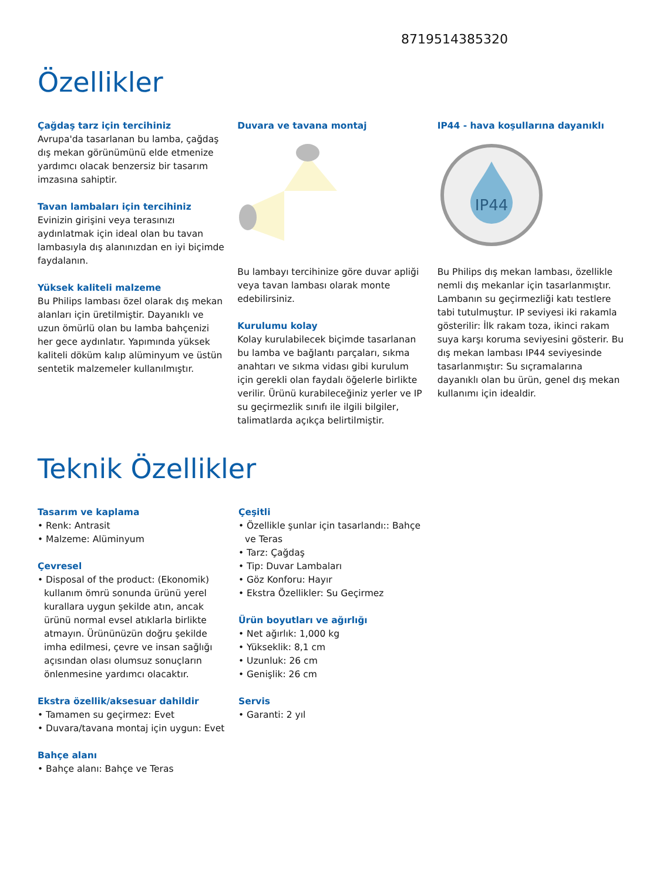8719514385320
Özellikler
Çağdaş tarz için tercihiniz
Avrupa'da tasarlanan bu lamba, çağdaş dış mekan görünümünü elde etmenize yardımcı olacak benzersiz bir tasarım imzasına sahiptir.
Tavan lambaları için tercihiniz
Evinizin girişini veya terasınızı aydınlatmak için ideal olan bu tavan lambasıyla dış alanınızdan en iyi biçimde faydalanın.
Yüksek kaliteli malzeme
Bu Philips lambası özel olarak dış mekan alanları için üretilmiştir. Dayanıklı ve uzun ömürlü olan bu lamba bahçenizi her gece aydınlatır. Yapımında yüksek kaliteli döküm kalıp alüminyum ve üstün sentetik malzemeler kullanılmıştır.
Duvara ve tavana montaj
Bu lambayı tercihinize göre duvar apliği veya tavan lambası olarak monte edebilirsiniz.
Kurulumu kolay
Kolay kurulabilecek biçimde tasarlanan bu lamba ve bağlantı parçaları, sıkma anahtarı ve sıkma vidası gibi kurulum için gerekli olan faydalı öğelerle birlikte verilir. Ürünü kurabileceğiniz yerler ve IP su geçirmezlik sınıfı ile ilgili bilgiler, talimatlarda açıkça belirtilmiştir.
IP44 - hava koşullarına dayanıklı
IP44
Bu Philips dış mekan lambası, özellikle nemli dış mekanlar için tasarlanmıştır. Lambanın su geçirmezliği katı testlere tabi tutulmuştur. IP seviyesi iki rakamla gösterilir: İlk rakam toza, ikinci rakam suya karşı koruma seviyesini gösterir. Bu dış mekan lambası IP44 seviyesinde tasarlanmıştır: Su sıçramalarına dayanıklı olan bu ürün, genel dış mekan kullanımı için idealdir.
Teknik Özellikler
Tasarım ve kaplama
• Renk: Antrasit
• Malzeme: Alüminyum
Çevresel
• Disposal of the product: (Ekonomik) kullanım ömrü sonunda ürünü yerel kurallara uygun şekilde atın, ancak ürünü normal evsel atıklarla birlikte atmayın. Ürününüzün doğru şekilde imha edilmesi, çevre ve insan sağlığı açısından olası olumsuz sonuçların önlenmesine yardımcı olacaktır.
Ekstra özellik/aksesuar dahildir
• Tamamen su geçirmez: Evet
• Duvara/tavana montaj için uygun: Evet
Bahçe alanı
• Bahçe alanı: Bahçe ve Teras
Çeşitli
• Özellikle şunlar için tasarlandı:: Bahçe ve Teras
• Tarz: Çağdaş
• Tip: Duvar Lambaları
• Göz Konforu: Hayır
• Ekstra Özellikler: Su Geçirmez
Ürün boyutları ve ağırlığı
• Net ağırlık: 1,000 kg
• Yükseklik: 8,1 cm
• Uzunluk: 26 cm
• Genişlik: 26 cm
Servis
• Garanti: 2 yıl